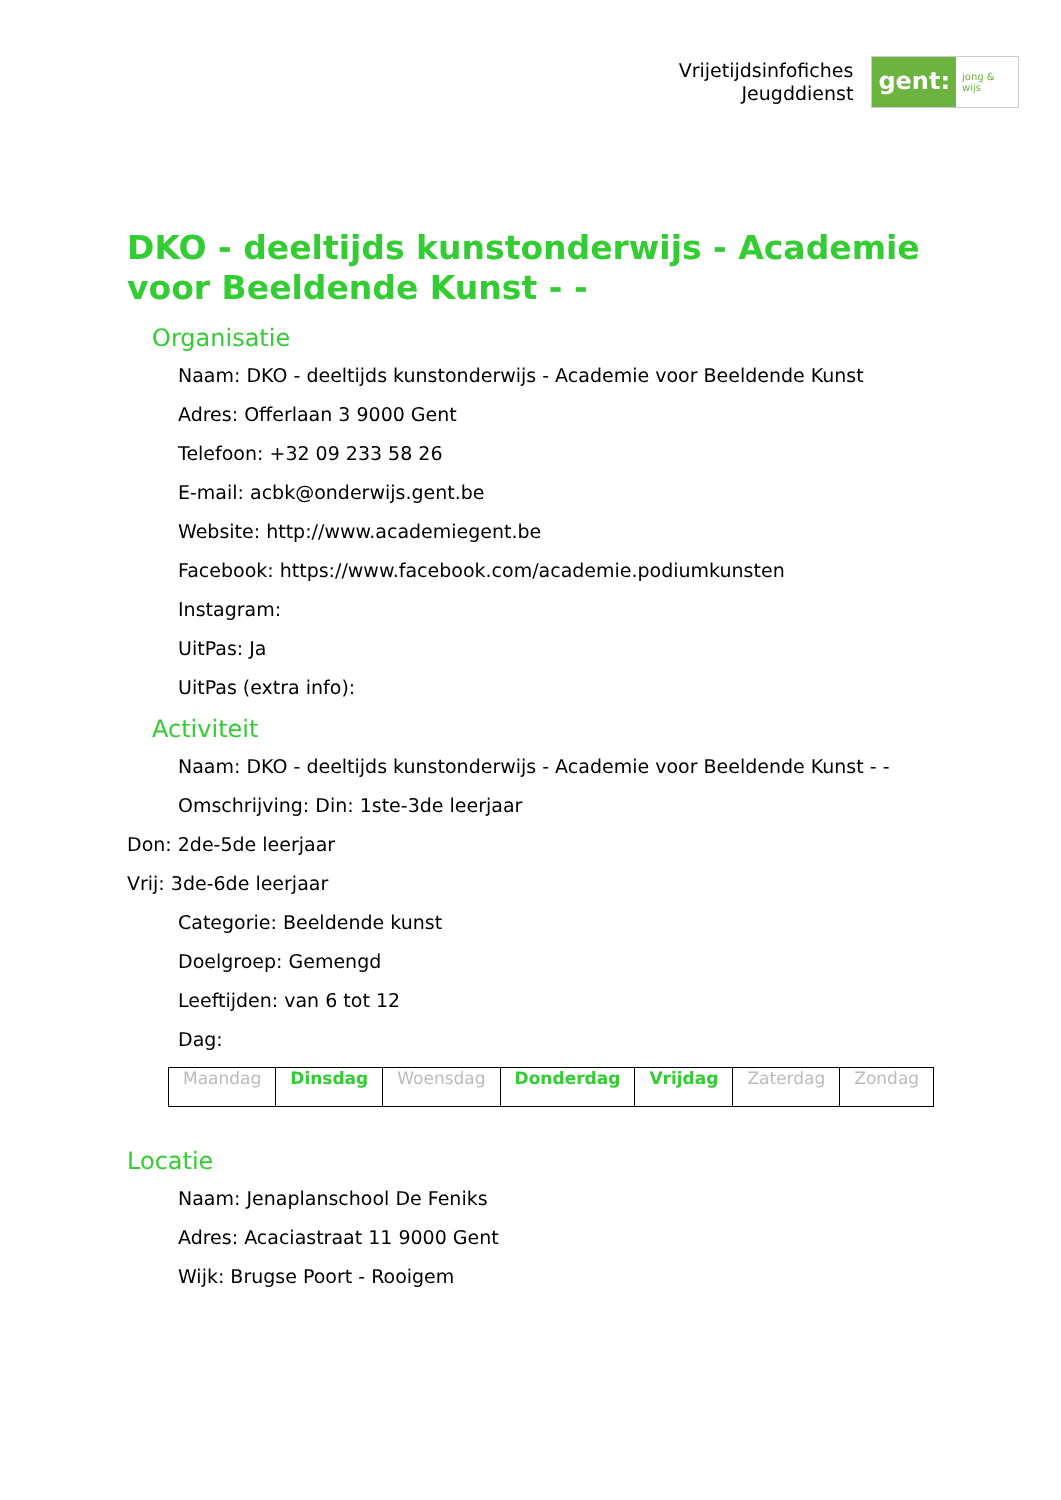Vrijetijdsinfofiches
Jeugddienst
gent:
jong & wijs
DKO - deeltijds kunstonderwijs - Academie voor Beeldende Kunst - -
Organisatie
Naam: DKO - deeltijds kunstonderwijs - Academie voor Beeldende Kunst
Adres: Offerlaan 3 9000 Gent
Telefoon: +32 09 233 58 26
E-mail: acbk@onderwijs.gent.be
Website: http://www.academiegent.be
Facebook: https://www.facebook.com/academie.podiumkunsten
Instagram:
UitPas: Ja
UitPas (extra info):
Activiteit
Naam: DKO - deeltijds kunstonderwijs - Academie voor Beeldende Kunst - -
Omschrijving: Din: 1ste-3de leerjaar
Don: 2de-5de leerjaar
Vrij: 3de-6de leerjaar
Categorie: Beeldende kunst
Doelgroep: Gemengd
Leeftijden: van 6 tot 12
Dag:
| Maandag | Dinsdag | Woensdag | Donderdag | Vrijdag | Zaterdag | Zondag |
Locatie
Naam: Jenaplanschool De Feniks
Adres: Acaciastraat 11 9000 Gent
Wijk: Brugse Poort - Rooigem